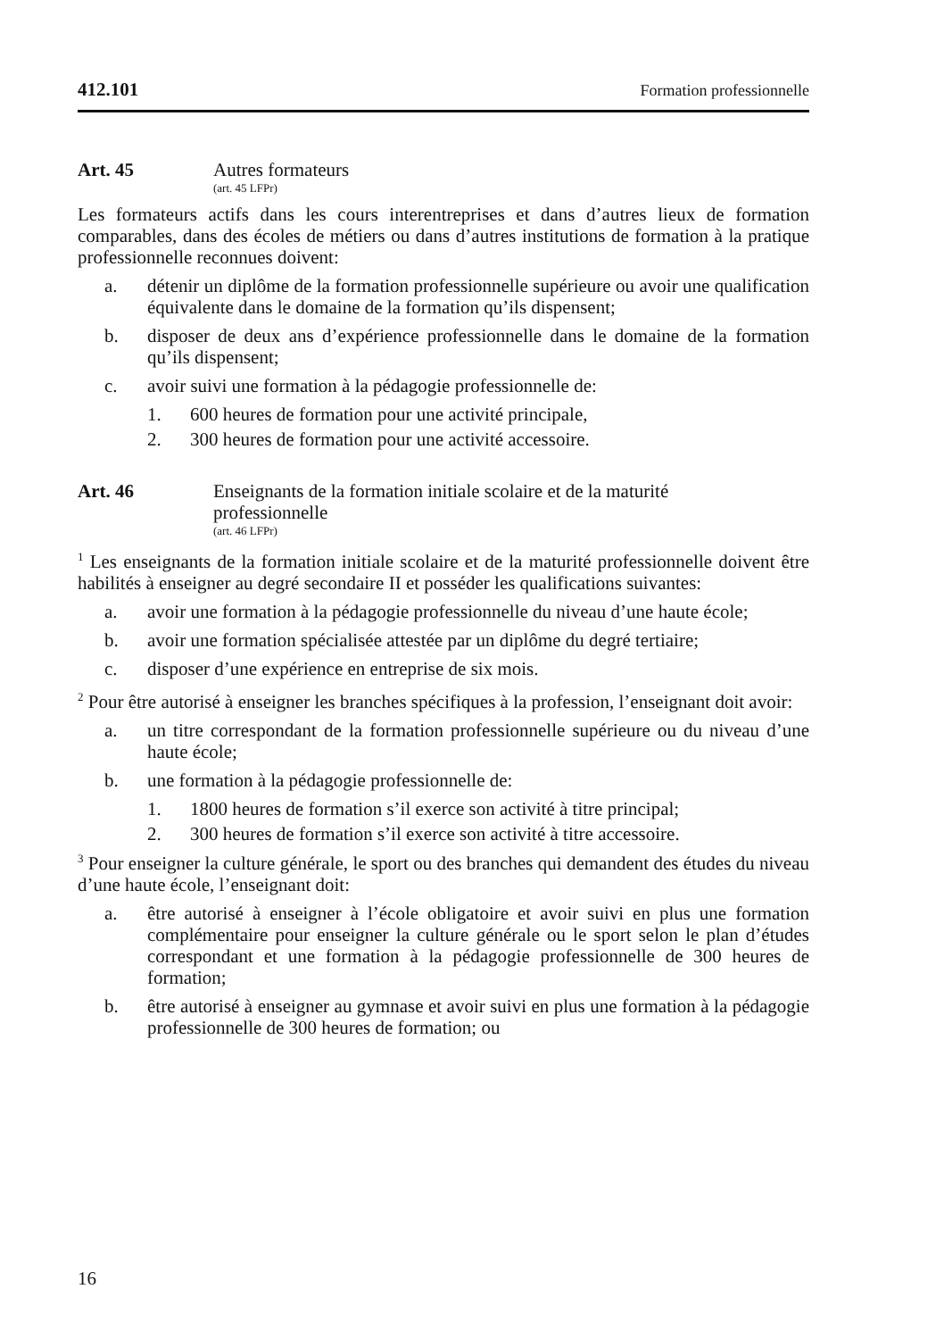412.101 Formation professionnelle
Art. 45 Autres formateurs
(art. 45 LFPr)
Les formateurs actifs dans les cours interentreprises et dans d’autres lieux de formation comparables, dans des écoles de métiers ou dans d’autres institutions de formation à la pratique professionnelle reconnues doivent:
a. détenir un diplôme de la formation professionnelle supérieure ou avoir une qualification équivalente dans le domaine de la formation qu’ils dispensent;
b. disposer de deux ans d’expérience professionnelle dans le domaine de la formation qu’ils dispensent;
c. avoir suivi une formation à la pédagogie professionnelle de:
1. 600 heures de formation pour une activité principale,
2. 300 heures de formation pour une activité accessoire.
Art. 46 Enseignants de la formation initiale scolaire et de la maturité
professionnelle
(art. 46 LFPr)
<sup>1</sup> Les enseignants de la formation initiale scolaire et de la maturité professionnelle doivent être habilités à enseigner au degré secondaire II et posséder les qualifications suivantes:
a. avoir une formation à la pédagogie professionnelle du niveau d’une haute école;
b. avoir une formation spécialisée attestée par un diplôme du degré tertiaire;
c. disposer d’une expérience en entreprise de six mois.
<sup>2</sup> Pour être autorisé à enseigner les branches spécifiques à la profession, l’enseignant doit avoir:
a. un titre correspondant de la formation professionnelle supérieure ou du niveau d’une haute école;
b. une formation à la pédagogie professionnelle de:
1. 1800 heures de formation s’il exerce son activité à titre principal;
2. 300 heures de formation s’il exerce son activité à titre accessoire.
<sup>3</sup> Pour enseigner la culture générale, le sport ou des branches qui demandent des études du niveau d’une haute école, l’enseignant doit:
a. être autorisé à enseigner à l’école obligatoire et avoir suivi en plus une formation complémentaire pour enseigner la culture générale ou le sport selon le plan d’études correspondant et une formation à la pédagogie professionnelle de 300 heures de formation;
b. être autorisé à enseigner au gymnase et avoir suivi en plus une formation à la pédagogie professionnelle de 300 heures de formation; ou
16